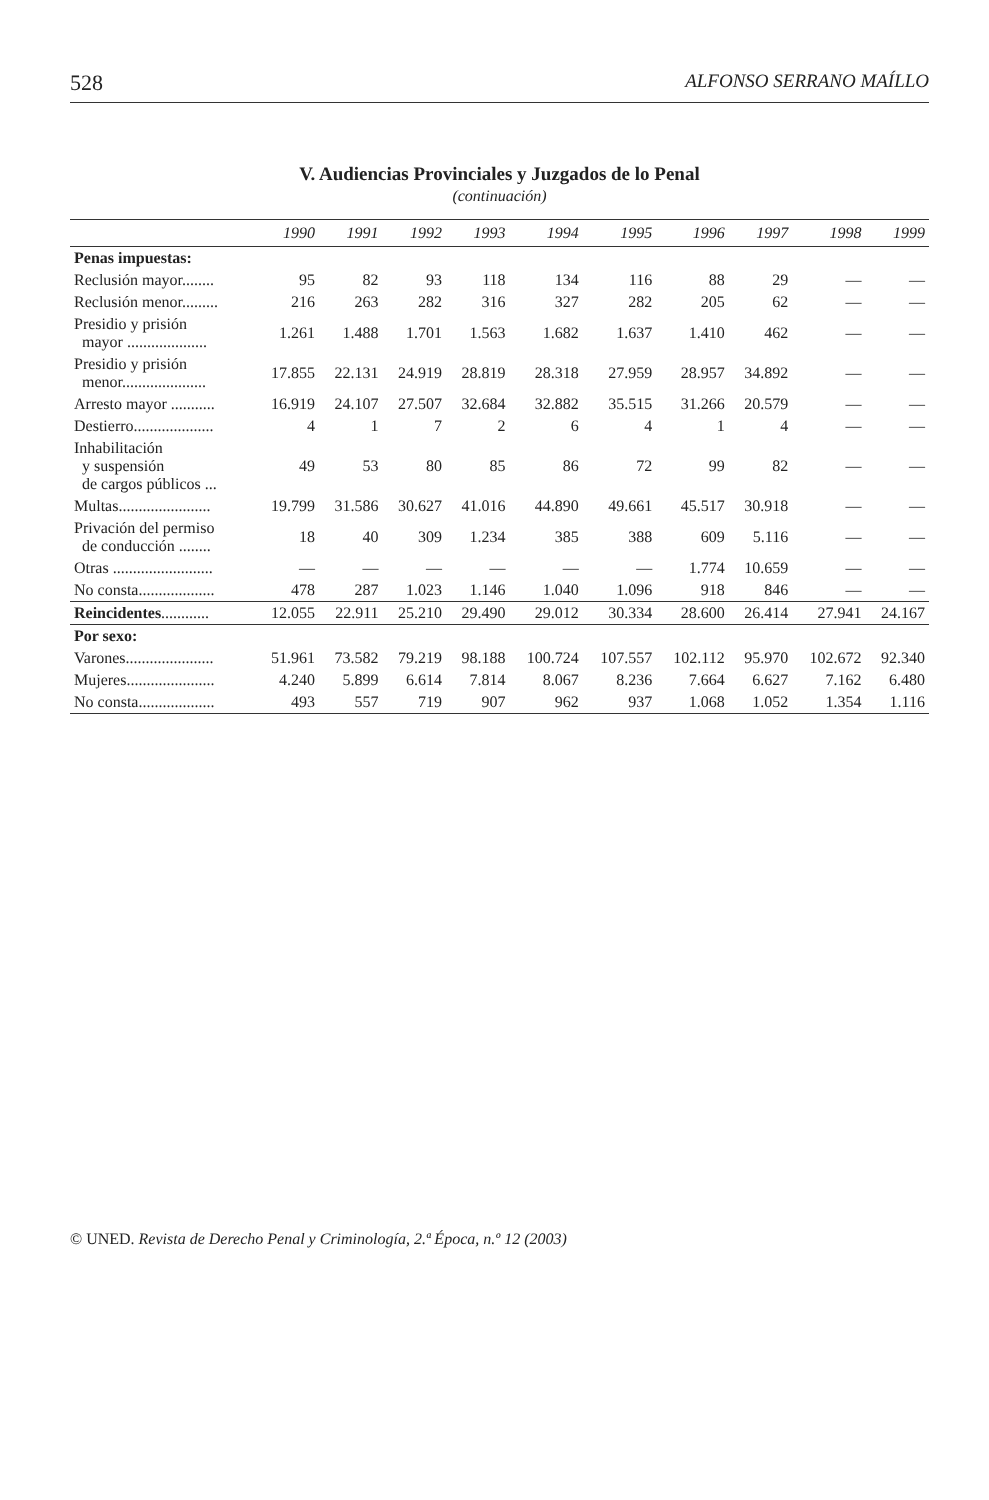528 ALFONSO SERRANO MAÍLLO
V. Audiencias Provinciales y Juzgados de lo Penal
(continuación)
| | 1990 | 1991 | 1992 | 1993 | 1994 | 1995 | 1996 | 1997 | 1998 | 1999 |
| --- | --- | --- | --- | --- | --- | --- | --- | --- | --- | --- |
| Penas impuestas: | | | | | | | | | | |
| Reclusión mayor........ | 95 | 82 | 93 | 118 | 134 | 116 | 88 | 29 | — | — |
| Reclusión menor......... | 216 | 263 | 282 | 316 | 327 | 282 | 205 | 62 | — | — |
| Presidio y prisión mayor .................... | 1.261 | 1.488 | 1.701 | 1.563 | 1.682 | 1.637 | 1.410 | 462 | — | — |
| Presidio y prisión menor..................... | 17.855 | 22.131 | 24.919 | 28.819 | 28.318 | 27.959 | 28.957 | 34.892 | — | — |
| Arresto mayor ........... | 16.919 | 24.107 | 27.507 | 32.684 | 32.882 | 35.515 | 31.266 | 20.579 | — | — |
| Destierro.................... | 4 | 1 | 7 | 2 | 6 | 4 | 1 | 4 | — | — |
| Inhabilitación y suspensión de cargos públicos ... | 49 | 53 | 80 | 85 | 86 | 72 | 99 | 82 | — | — |
| Multas....................... | 19.799 | 31.586 | 30.627 | 41.016 | 44.890 | 49.661 | 45.517 | 30.918 | — | — |
| Privación del permiso de conducción ........ | 18 | 40 | 309 | 1.234 | 385 | 388 | 609 | 5.116 | — | — |
| Otras ......................... | — | — | — | — | — | — | 1.774 | 10.659 | — | — |
| No consta................... | 478 | 287 | 1.023 | 1.146 | 1.040 | 1.096 | 918 | 846 | — | — |
| Reincidentes ............ | 12.055 | 22.911 | 25.210 | 29.490 | 29.012 | 30.334 | 28.600 | 26.414 | 27.941 | 24.167 |
| Por sexo: | | | | | | | | | | |
| Varones...................... | 51.961 | 73.582 | 79.219 | 98.188 | 100.724 | 107.557 | 102.112 | 95.970 | 102.672 | 92.340 |
| Mujeres...................... | 4.240 | 5.899 | 6.614 | 7.814 | 8.067 | 8.236 | 7.664 | 6.627 | 7.162 | 6.480 |
| No consta................... | 493 | 557 | 719 | 907 | 962 | 937 | 1.068 | 1.052 | 1.354 | 1.116 |
© UNED. Revista de Derecho Penal y Criminología, 2.ª Época, n.º 12 (2003)